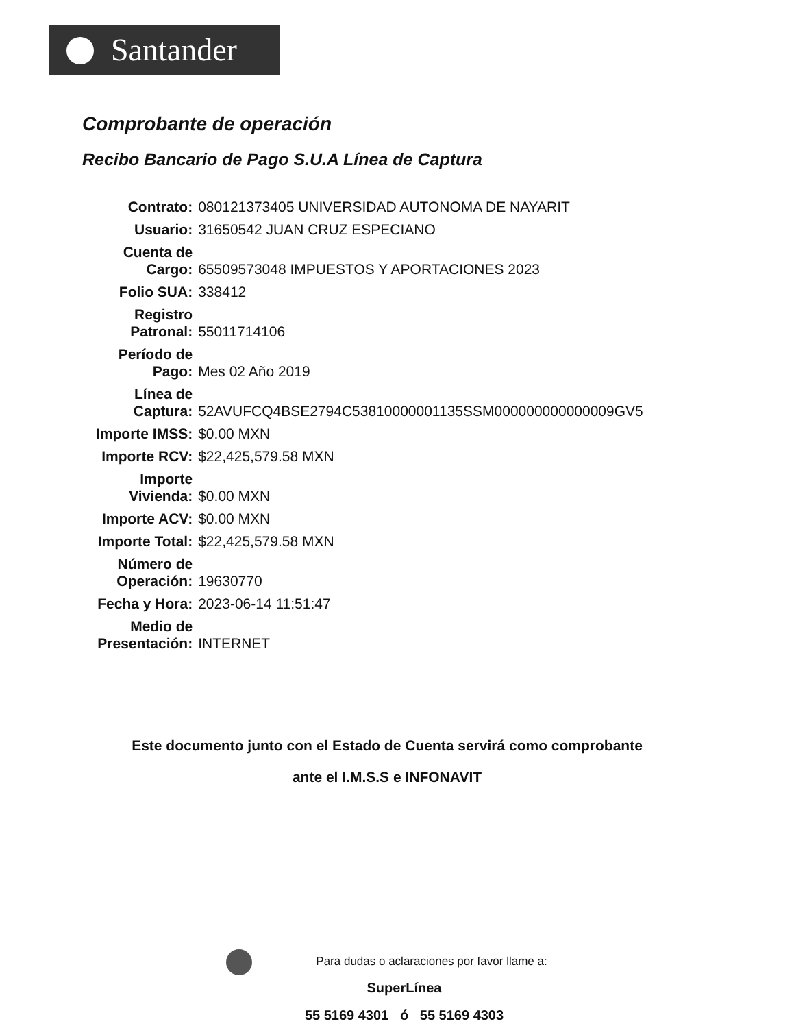Santander
Comprobante de operación
Recibo Bancario de Pago S.U.A Línea de Captura
| Contrato: | 080121373405 UNIVERSIDAD AUTONOMA DE NAYARIT |
| Usuario: | 31650542 JUAN CRUZ ESPECIANO |
| Cuenta de Cargo: | 65509573048 IMPUESTOS Y APORTACIONES 2023 |
| Folio SUA: | 338412 |
| Registro Patronal: | 55011714106 |
| Período de Pago: | Mes 02 Año 2019 |
| Línea de Captura: | 52AVUFCQ4BSE2794C53810000001135SSM000000000000009GV5 |
| Importe IMSS: | $0.00 MXN |
| Importe RCV: | $22,425,579.58 MXN |
| Importe Vivienda: | $0.00 MXN |
| Importe ACV: | $0.00 MXN |
| Importe Total: | $22,425,579.58 MXN |
| Número de Operación: | 19630770 |
| Fecha y Hora: | 2023-06-14 11:51:47 |
| Medio de Presentación: | INTERNET |
Este documento junto con el Estado de Cuenta servirá como comprobante
ante el I.M.S.S e INFONAVIT
Para dudas o aclaraciones por favor llame a:
SuperLínea
55 5169 4301 ó 55 5169 4303